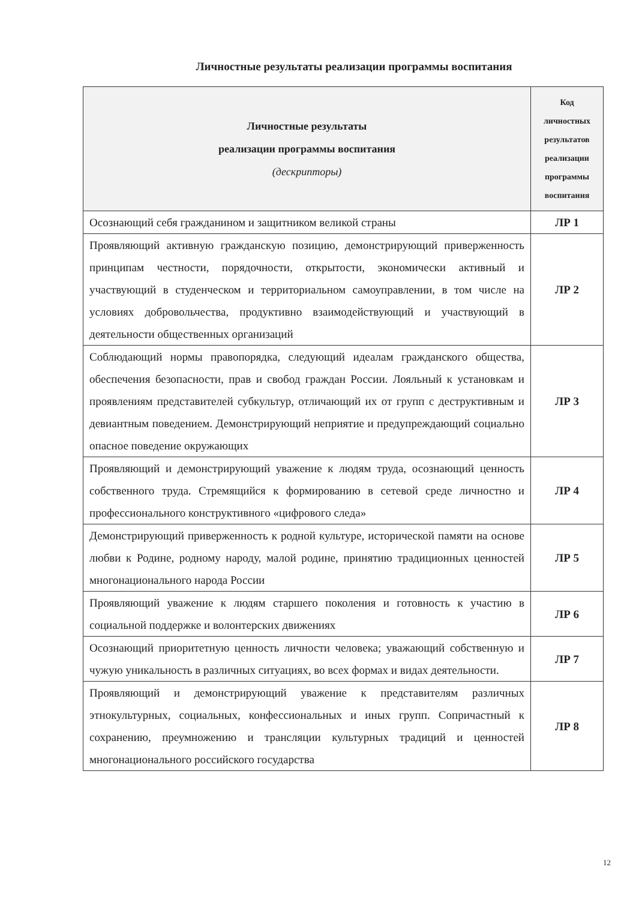Личностные результаты реализации программы воспитания
| Личностные результаты реализации программы воспитания (дескрипторы) | Код личностных результатов реализации программы воспитания |
| --- | --- |
| Осознающий себя гражданином и защитником великой страны | ЛР 1 |
| Проявляющий активную гражданскую позицию, демонстрирующий приверженность принципам честности, порядочности, открытости, экономически активный и участвующий в студенческом и территориальном самоуправлении, в том числе на условиях добровольчества, продуктивно взаимодействующий и участвующий в деятельности общественных организаций | ЛР 2 |
| Соблюдающий нормы правопорядка, следующий идеалам гражданского общества, обеспечения безопасности, прав и свобод граждан России. Лояльный к установкам и проявлениям представителей субкультур, отличающий их от групп с деструктивным и девиантным поведением. Демонстрирующий неприятие и предупреждающий социально опасное поведение окружающих | ЛР 3 |
| Проявляющий и демонстрирующий уважение к людям труда, осознающий ценность собственного труда. Стремящийся к формированию в сетевой среде личностно и профессионального конструктивного «цифрового следа» | ЛР 4 |
| Демонстрирующий приверженность к родной культуре, исторической памяти на основе любви к Родине, родному народу, малой родине, принятию традиционных ценностей многонационального народа России | ЛР 5 |
| Проявляющий уважение к людям старшего поколения и готовность к участию в социальной поддержке и волонтерских движениях | ЛР 6 |
| Осознающий приоритетную ценность личности человека; уважающий собственную и чужую уникальность в различных ситуациях, во всех формах и видах деятельности. | ЛР 7 |
| Проявляющий и демонстрирующий уважение к представителям различных этнокультурных, социальных, конфессиональных и иных групп. Сопричастный к сохранению, преумножению и трансляции культурных традиций и ценностей многонационального российского государства | ЛР 8 |
12